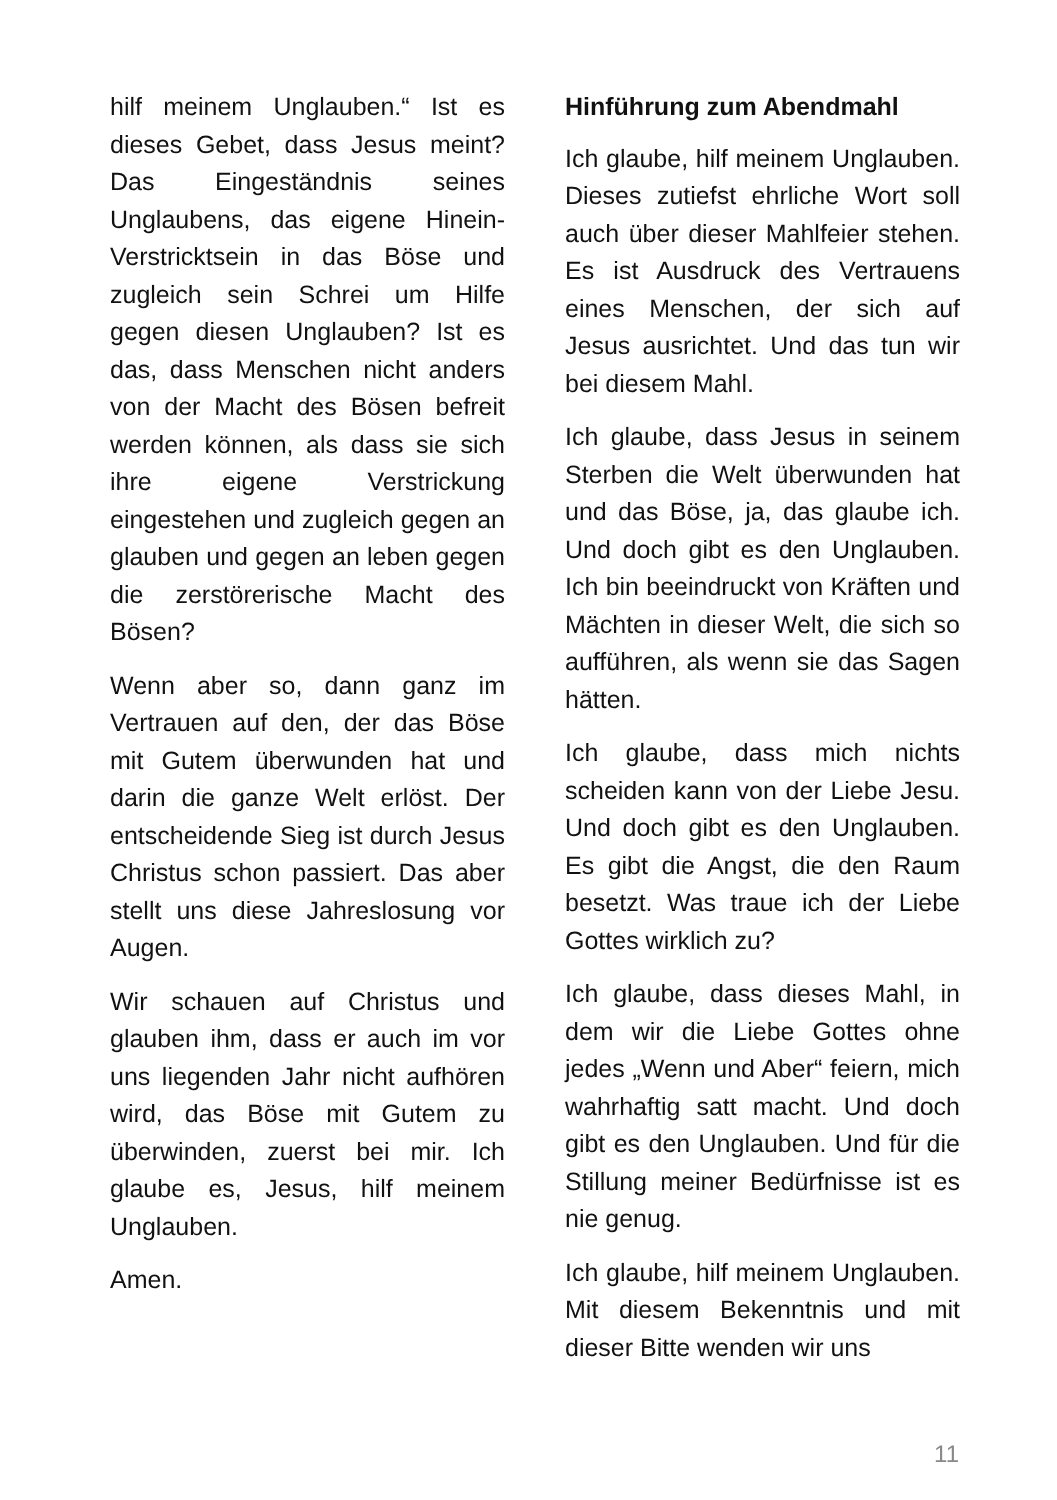hilf meinem Unglauben.“ Ist es dieses Gebet, dass Jesus meint? Das Eingeständnis seines Unglaubens, das eigene Hinein-Verstricktsein in das Böse und zugleich sein Schrei um Hilfe gegen diesen Unglauben? Ist es das, dass Menschen nicht anders von der Macht des Bösen befreit werden können, als dass sie sich ihre eigene Verstrickung eingestehen und zugleich gegen an glauben und gegen an leben gegen die zerstörerische Macht des Bösen?
Wenn aber so, dann ganz im Vertrauen auf den, der das Böse mit Gutem überwunden hat und darin die ganze Welt erlöst. Der entscheidende Sieg ist durch Jesus Christus schon passiert. Das aber stellt uns diese Jahreslosung vor Augen.
Wir schauen auf Christus und glauben ihm, dass er auch im vor uns liegenden Jahr nicht aufhören wird, das Böse mit Gutem zu überwinden, zuerst bei mir. Ich glaube es, Jesus, hilf meinem Unglauben.
Amen.
Hinführung zum Abendmahl
Ich glaube, hilf meinem Unglauben. Dieses zutiefst ehrliche Wort soll auch über dieser Mahlfeier stehen. Es ist Ausdruck des Vertrauens eines Menschen, der sich auf Jesus ausrichtet. Und das tun wir bei diesem Mahl.
Ich glaube, dass Jesus in seinem Sterben die Welt überwunden hat und das Böse, ja, das glaube ich. Und doch gibt es den Unglauben. Ich bin beeindruckt von Kräften und Mächten in dieser Welt, die sich so aufführen, als wenn sie das Sagen hätten.
Ich glaube, dass mich nichts scheiden kann von der Liebe Jesu. Und doch gibt es den Unglauben. Es gibt die Angst, die den Raum besetzt. Was traue ich der Liebe Gottes wirklich zu?
Ich glaube, dass dieses Mahl, in dem wir die Liebe Gottes ohne jedes „Wenn und Aber“ feiern, mich wahrhaftig satt macht. Und doch gibt es den Unglauben. Und für die Stillung meiner Bedürfnisse ist es nie genug.
Ich glaube, hilf meinem Unglauben. Mit diesem Bekenntnis und mit dieser Bitte wenden wir uns
11